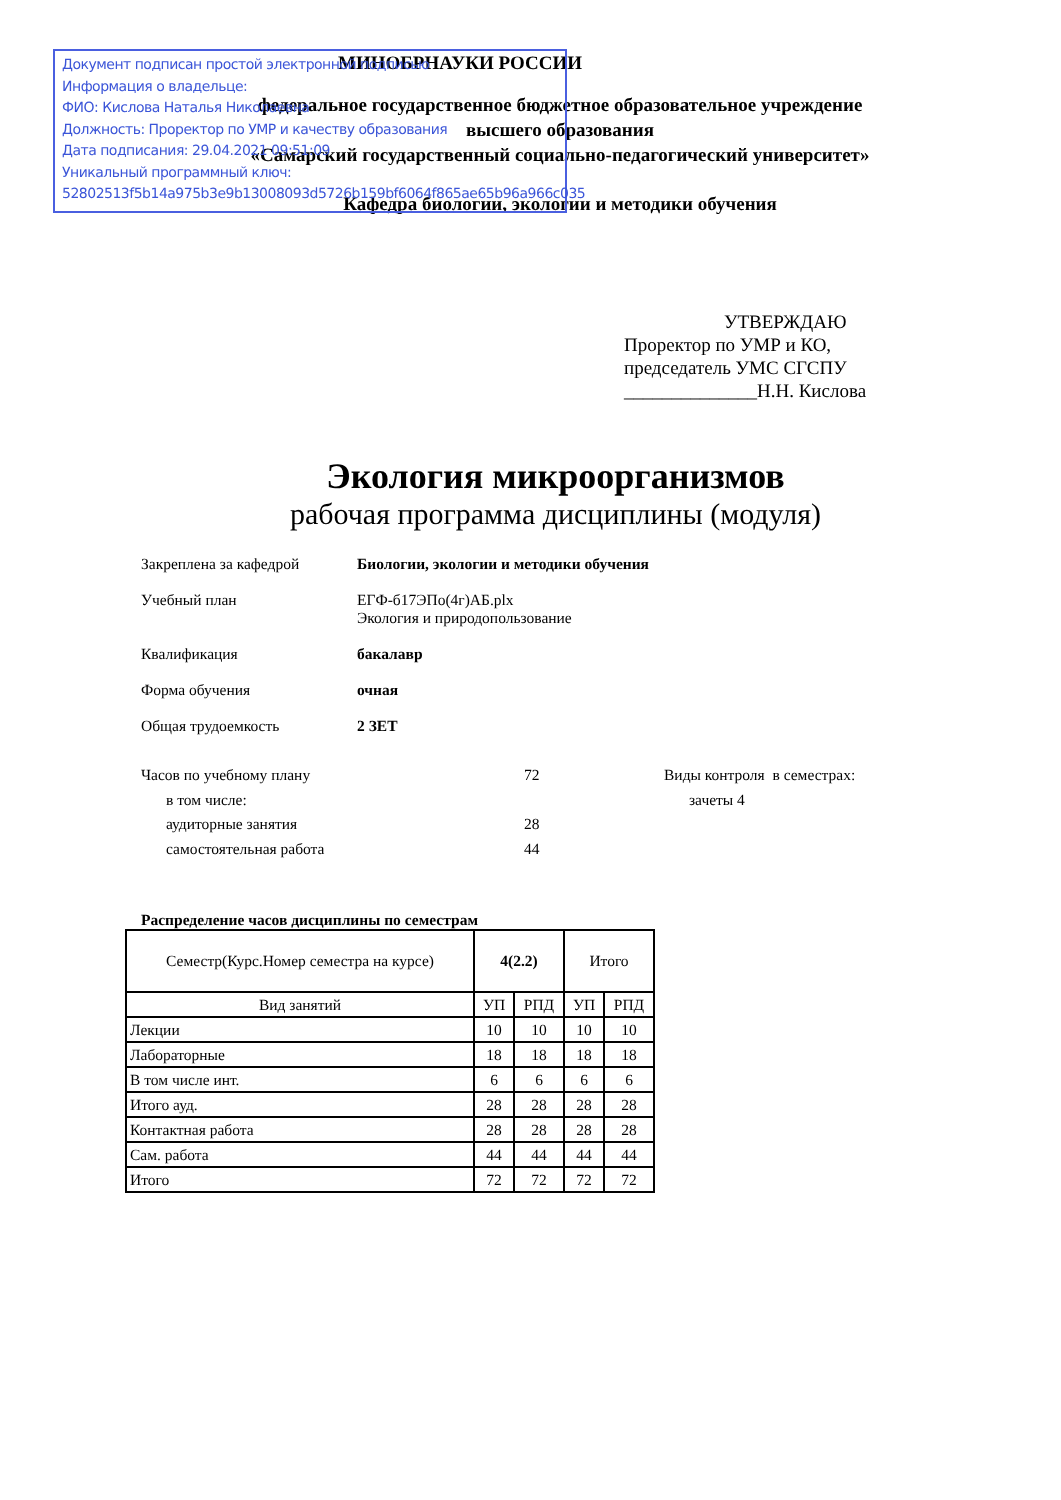Документ подписан простой электронной подписью
Информация о владельце:
ФИО: Кислова Наталья Николаевна
Должность: Проректор по УМР и качеству образования
Дата подписания: 29.04.2021 09:51:09
Уникальный программный ключ:
52802513f5b14a975b3e9b13008093d5726b159bf6064f865ae65b96a966c035
МИНОБРНАУКИ РОССИИ
федеральное государственное бюджетное образовательное учреждение
высшего образования
«Самарский государственный социально-педагогический университет»
Кафедра биологии, экологии и методики обучения
УТВЕРЖДАЮ
Проректор по УМР и КО,
председатель УМС СГСПУ
______________Н.Н. Кислова
Экология микроорганизмов
рабочая программа дисциплины (модуля)
Закреплена за кафедрой Биологии, экологии и методики обучения
Учебный план ЕГФ-б17ЭПо(4г)АБ.plx
Экология и природопользование
Квалификация бакалавр
Форма обучения очная
Общая трудоемкость 2 ЗЕТ
Часов по учебному плану
в том числе:
аудиторные занятия
самостоятельная работа
72
28
44
Виды контроля в семестрах:
зачеты 4
Распределение часов дисциплины по семестрам
| Семестр(Курс.Номер семестра на курсе) | 4(2.2) | | Итого | |
| Вид занятий | УП | РПД | УП | РПД |
| Лекции | 10 | 10 | 10 | 10 |
| Лабораторные | 18 | 18 | 18 | 18 |
| В том числе инт. | 6 | 6 | 6 | 6 |
| Итого ауд. | 28 | 28 | 28 | 28 |
| Контактная работа | 28 | 28 | 28 | 28 |
| Сам. работа | 44 | 44 | 44 | 44 |
| Итого | 72 | 72 | 72 | 72 |